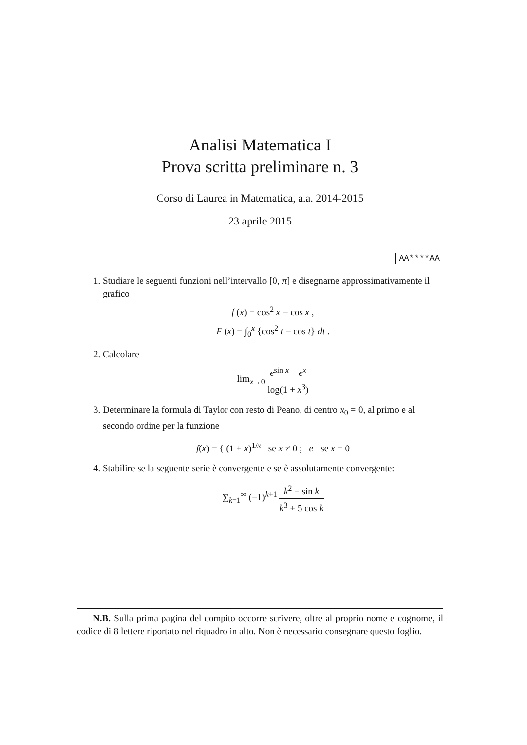Analisi Matematica I
Prova scritta preliminare n. 3
Corso di Laurea in Matematica, a.a. 2014-2015
23 aprile 2015
AA****AA
1. Studiare le seguenti funzioni nell’intervallo [0, π] e disegnarne approssimativamente il grafico
f (x) = cos<sup>2</sup> x − cos x ,
F (x) = ∫<sub>0</sub><sup>x</sup> {cos<sup>2</sup> t − cos t} dt .
2. Calcolare
lim<sub>x→0</sub> e<sup>sin x</sup> − e<sup>x</sup> log(1 + x<sup>3</sup>)
3. Determinare la formula di Taylor con resto di Peano, di centro x<sub>0</sub> = 0, al primo e al secondo ordine per la funzione
f(x) = { (1 + x)<sup>1/x</sup> se x ≠ 0 ; e se x = 0
4. Stabilire se la seguente serie è convergente e se è assolutamente convergente:
∑<sub>k=1</sub><sup>∞</sup> (−1)<sup>k+1</sup> k<sup>2</sup> − sin k k<sup>3</sup> + 5 cos k
N.B. Sulla prima pagina del compito occorre scrivere, oltre al proprio nome e cognome, il codice di 8 lettere riportato nel riquadro in alto. Non è necessario consegnare questo foglio.